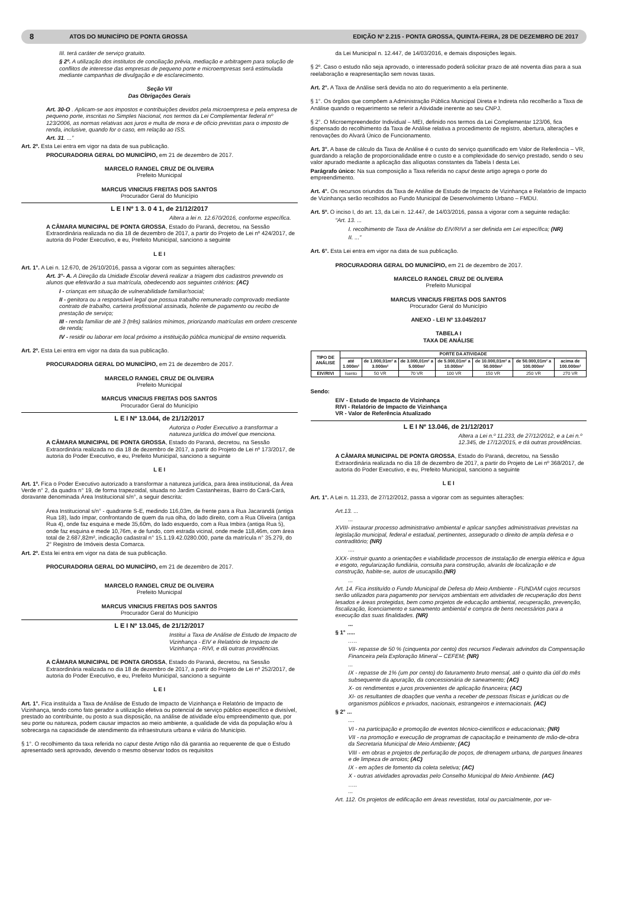8 ATOS DO MUNICÍPIO DE PONTA GROSSA EDIÇÃO Nº 2.215 - PONTA GROSSA, QUINTA-FEIRA, 28 DE DEZEMBRO DE 2017
III. terá caráter de serviço gratuito.
§ 2º. A utilização dos institutos de conciliação prévia, mediação e arbitragem para solução de conflitos de interesse das empresas de pequeno porte e microempresas será estimulada mediante campanhas de divulgação e de esclarecimento.
Seção VII
Das Obrigações Gerais
Art. 30-O . Aplicam-se aos impostos e contribuições devidos pela microempresa e pela empresa de pequeno porte, inscritas no Simples Nacional, nos termos da Lei Complementar federal nº 123/2006, as normas relativas aos juros e multa de mora e de ofício previstas para o imposto de renda, inclusive, quando for o caso, em relação ao ISS.
Art. 31. ...”
Art. 2º. Esta Lei entra em vigor na data de sua publicação.
PROCURADORIA GERAL DO MUNICÍPIO, em 21 de dezembro de 2017.
MARCELO RANGEL CRUZ DE OLIVEIRA
Prefeito Municipal
MARCUS VINICIUS FREITAS DOS SANTOS
Procurador Geral do Município
L E I Nº 1 3. 0 4 1, de 21/12/2017
Altera a lei n. 12.670/2016, conforme específica.
A CÂMARA MUNICIPAL DE PONTA GROSSA, Estado do Paraná, decretou, na Sessão Extraordinária realizada no dia 18 de dezembro de 2017, a partir do Projeto de Lei nº 424/2017, de autoria do Poder Executivo, e eu, Prefeito Municipal, sanciono a seguinte
L E I
Art. 1°. A Lei n. 12.670, de 26/10/2016, passa a vigorar com as seguintes alterações:
Art. 3°- A. A Direção da Unidade Escolar deverá realizar a triagem dos cadastros prevendo os alunos que efetivarão a sua matrícula, obedecendo aos seguintes critérios: (AC)
I - crianças em situação de vulnerabilidade familiar/social;
II - genitora ou a responsável legal que possua trabalho remunerado comprovado mediante contrato de trabalho, carteira profissional assinada, holerite de pagamento ou recibo de prestação de serviço;
III - renda familiar de até 3 (três) salários mínimos, priorizando matrículas em ordem crescente de renda;
IV - residir ou laborar em local próximo a instituição pública municipal de ensino requerida.
Art. 2º. Esta Lei entra em vigor na data da sua publicação.
PROCURADORIA GERAL DO MUNICÍPIO, em 21 de dezembro de 2017.
MARCELO RANGEL CRUZ DE OLIVEIRA
Prefeito Municipal
MARCUS VINICIUS FREITAS DOS SANTOS
Procurador Geral do Município
L E I Nº 13.044, de 21/12/2017
Autoriza o Poder Executivo a transformar a natureza jurídica do imóvel que menciona.
A CÂMARA MUNICIPAL DE PONTA GROSSA, Estado do Paraná, decretou, na Sessão Extraordinária realizada no dia 18 de dezembro de 2017, a partir do Projeto de Lei nº 173/2017, de autoria do Poder Executivo, e eu, Prefeito Municipal, sanciono a seguinte
L E I
Art. 1º. Fica o Poder Executivo autorizado a transformar a natureza jurídica, para área institucional, da Área Verde n° 2, da quadra n° 19, de forma trapezoidal, situada no Jardim Castanheiras, Bairro do Cará-Cará, doravante denominada Área Institucional s/n°, a seguir descrita:
Área Institucional s/n° - quadrante S-E, medindo 116,03m, de frente para a Rua Jacarandá (antiga Rua 18), lado ímpar, confrontando de quem da rua olha, do lado direito, com a Rua Oliveira (antiga Rua 4), onde faz esquina e mede 35,60m, do lado esquerdo, com a Rua Imbira (antiga Rua 5), onde faz esquina e mede 10,76m, e de fundo, com estrada vicinal, onde mede 118,46m, com área total de 2.687,82m², indicação cadastral n° 15.1.19.42.0280.000, parte da matrícula n° 35.279, do 2° Registro de Imóveis desta Comarca.
Art. 2º. Esta lei entra em vigor na data de sua publicação.
PROCURADORIA GERAL DO MUNICÍPIO, em 21 de dezembro de 2017.
MARCELO RANGEL CRUZ DE OLIVEIRA
Prefeito Municipal
MARCUS VINICIUS FREITAS DOS SANTOS
Procurador Geral do Município
L E I Nº 13.045, de 21/12/2017
Institui a Taxa de Análise de Estudo de Impacto de Vizinhança - EIV e Relatório de Impacto de Vizinhança - RIVI, e dá outras providências.
A CÂMARA MUNICIPAL DE PONTA GROSSA, Estado do Paraná, decretou, na Sessão Extraordinária realizada no dia 18 de dezembro de 2017, a partir do Projeto de Lei nº 252/2017, de autoria do Poder Executivo, e eu, Prefeito Municipal, sanciono a seguinte
L E I
Art. 1°. Fica instituída a Taxa de Análise de Estudo de Impacto de Vizinhança e Relatório de Impacto de Vizinhança, tendo como fato gerador a utilização efetiva ou potencial de serviço público específico e divisível, prestado ao contribuinte, ou posto a sua disposição, na análise de atividade e/ou empreendimento que, por seu porte ou natureza, podem causar impactos ao meio ambiente, a qualidade de vida da população e/ou à sobrecarga na capacidade de atendimento da infraestrutura urbana e viária do Município.
§ 1°. O recolhimento da taxa referida no caput deste Artigo não dá garantia ao requerente de que o Estudo apresentado será aprovado, devendo o mesmo observar todos os requisitos
da Lei Municipal n. 12.447, de 14/03/2016, e demais disposições legais.
§ 2º. Caso o estudo não seja aprovado, o interessado poderá solicitar prazo de até noventa dias para a sua reelaboração e reapresentação sem novas taxas.
Art. 2°. A Taxa de Análise será devida no ato do requerimento a ela pertinente.
§ 1°. Os órgãos que compõem a Administração Pública Municipal Direta e Indireta não recolherão a Taxa de Análise quando o requerimento se referir a Atividade inerente ao seu CNPJ.
§ 2°. O Microempreendedor Individual – MEI, definido nos termos da Lei Complementar 123/06, fica dispensado do recolhimento da Taxa de Análise relativa a procedimento de registro, abertura, alterações e renovações do Alvará Único de Funcionamento.
Art. 3°. A base de cálculo da Taxa de Análise é o custo do serviço quantificado em Valor de Referência – VR, guardando a relação de proporcionalidade entre o custo e a complexidade do serviço prestado, sendo o seu valor apurado mediante a aplicação das alíquotas constantes da Tabela I desta Lei.
Parágrafo único: Na sua composição a Taxa referida no caput deste artigo agrega o porte do empreendimento.
Art. 4°. Os recursos oriundos da Taxa de Análise de Estudo de Impacto de Vizinhança e Relatório de Impacto de Vizinhança serão recolhidos ao Fundo Municipal de Desenvolvimento Urbano – FMDU.
Art. 5º. O inciso I, do art. 13, da Lei n. 12.447, de 14/03/2016, passa a vigorar com a seguinte redação:
“Art. 13. ...
I. recolhimento de Taxa de Análise do EIV/RIVI a ser definida em Lei específica; (NR)
II. ...”
Art. 6°. Esta Lei entra em vigor na data de sua publicação.
PROCURADORIA GERAL DO MUNICÍPIO, em 21 de dezembro de 2017.
MARCELO RANGEL CRUZ DE OLIVEIRA
Prefeito Municipal
MARCUS VINICIUS FREITAS DOS SANTOS
Procurador Geral do Município
ANEXO - LEI Nº 13.045/2017
TABELA I
TAXA DE ANÁLISE
| TIPO DE ANÁLISE | PORTE DA ATIVIDADE | | | | | | |
| --- | --- | --- | --- | --- | --- | --- | --- |
| | até 1.000m² | de 1.000,01m² a 3.000m² | de 3.000,01m² a 5.000m² | de 5.000,01m² a 10.000m² | de 10.000,01m² a 50.000m² | de 50.000,01m² a 100.000m² | acima de 100.000m² |
| EIV/RIVI | Isento | 50 VR | 70 VR | 100 VR | 150 VR | 250 VR | 270 VR |
Sendo:
EIV - Estudo de Impacto de Vizinhança
RIVI - Relatório de Impacto de Vizinhança
VR - Valor de Referência Atualizado
L E I Nº 13.046, de 21/12/2017
Altera a Lei n.º 11.233, de 27/12/2012, e a Lei n.º 12.345, de 17/12/2015, e dá outras providências.
A CÂMARA MUNICIPAL DE PONTA GROSSA, Estado do Paraná, decretou, na Sessão Extraordinária realizada no dia 18 de dezembro de 2017, a partir do Projeto de Lei nº 368/2017, de autoria do Poder Executivo, e eu, Prefeito Municipal, sanciono a seguinte
L E I
Art. 1°. A Lei n. 11.233, de 27/12/2012, passa a vigorar com as seguintes alterações:
Art.13. ...
...
XVIII- instaurar processo administrativo ambiental e aplicar sanções administrativas previstas na legislação municipal, federal e estadual, pertinentes, assegurado o direito de ampla defesa e o contraditório; (NR)
....
XXX- instruir quanto a orientações e viabilidade processos de instalação de energia elétrica e água e esgoto, regularização fundiária, consulta para construção, alvarás de localização e de construção, habite-se, autos de usucapião.(NR)
...
Art. 14. Fica instituído o Fundo Municipal de Defesa do Meio Ambiente - FUNDAM cujos recursos serão utilizados para pagamento por serviços ambientais em atividades de recuperação dos bens lesados e áreas protegidas, bem como projetos de educação ambiental, recuperação, prevenção, fiscalização, licenciamento e saneamento ambiental e compra de bens necessários para a execução das suas finalidades. (NR)
...
§ 1° .....
.….
VII- repasse de 50 % (cinquenta por cento) dos recursos Federais advindos da Compensação Financeira pela Exploração Mineral – CEFEM; (NR)
...
IX - repasse de 1% (um por cento) do faturamento bruto mensal, até o quinto dia útil do mês subsequente da apuração, da concessionária de saneamento; (AC)
X- os rendimentos e juros provenientes de aplicação financeira; (AC)
XI- os resultantes de doações que venha a receber de pessoas físicas e jurídicas ou de organismos públicos e privados, nacionais, estrangeiros e internacionais. (AC)
§ 2° ...
....
VI - na participação e promoção de eventos técnico-científicos e educacionais; (NR)
VII - na promoção e execução de programas de capacitação e treinamento de mão-de-obra da Secretaria Municipal de Meio Ambiente; (AC)
VIII - em obras e projetos de perfuração de poços, de drenagem urbana, de parques lineares e de limpeza de arroios; (AC)
IX - em ações de fomento da coleta seletiva; (AC)
X - outras atividades aprovadas pelo Conselho Municipal do Meio Ambiente. (AC)
…..
...
Art. 112. Os projetos de edificação em áreas revestidas, total ou parcialmente, por ve-